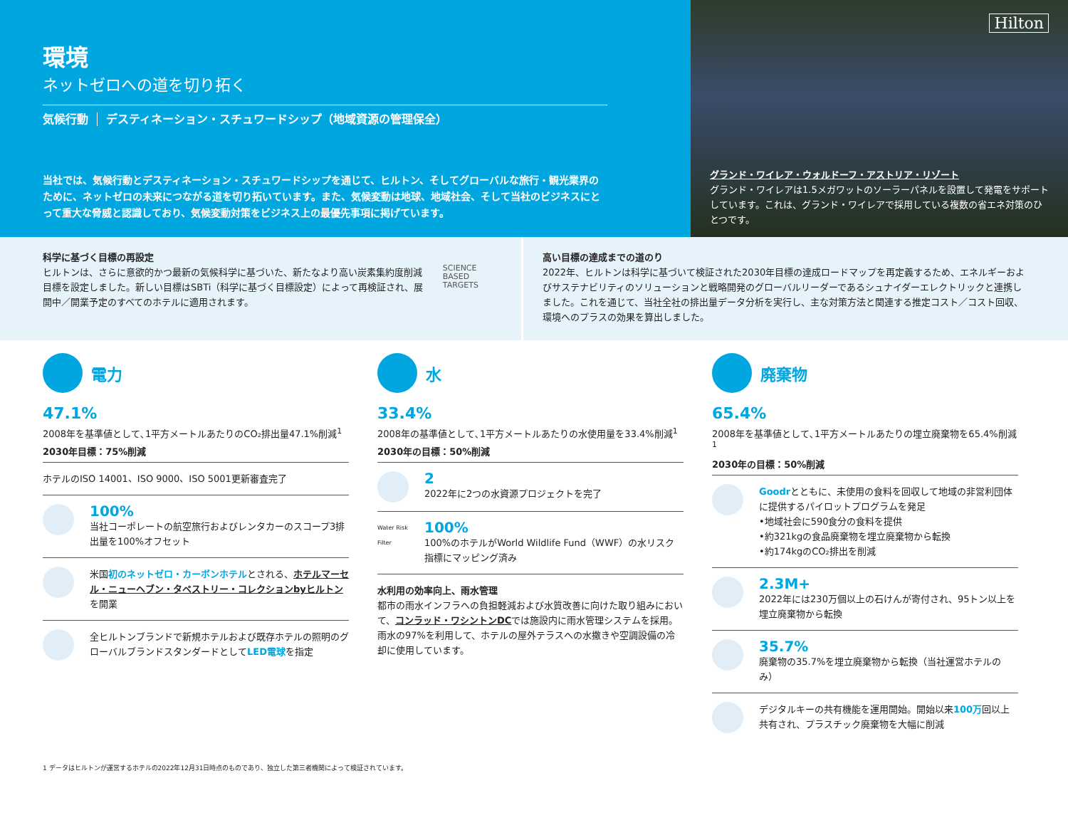環境
ネットゼロへの道を切り拓く
気候行動 デスティネーション・スチュワードシップ（地域資源の管理保全）
当社では、気候行動とデスティネーション・スチュワードシップを通じて、ヒルトン、そしてグローバルな旅行・観光業界のために、ネットゼロの未来につながる道を切り拓いています。また、気候変動は地球、地域社会、そして当社のビジネスにとって重大な脅威と認識しており、気候変動対策をビジネス上の最優先事項に掲げています。
Hilton
グランド・ワイレア・ウォルドーフ・アストリア・リゾート
グランド・ワイレアは1.5メガワットのソーラーパネルを設置して発電をサポートしています。これは、グランド・ワイレアで採用している複数の省エネ対策のひとつです。
科学に基づく目標の再設定
ヒルトンは、さらに意欲的かつ最新の気候科学に基づいた、新たなより高い炭素集約度削減目標を設定しました。新しい目標はSBTi（科学に基づく目標設定）によって再検証され、展開中／開業予定のすべてのホテルに適用されます。
SCIENCE
BASED
TARGETS
高い目標の達成までの道のり
2022年、ヒルトンは科学に基づいて検証された2030年目標の達成ロードマップを再定義するため、エネルギーおよびサステナビリティのソリューションと戦略開発のグローバルリーダーであるシュナイダーエレクトリックと連携しました。これを通じて、当社全社の排出量データ分析を実行し、主な対策方法と関連する推定コスト／コスト回収、環境へのプラスの効果を算出しました。
電力
47.1%
2008年を基準値として､1平方メートルあたりのCO₂排出量47.1%削減<sup>1</sup>
2030年目標：75%削減
ホテルのISO 14001、ISO 9000、ISO 5001更新審査完了
100%
当社コーポレートの航空旅行およびレンタカーのスコープ3排出量を100%オフセット
米国初のネットゼロ・カーボンホテルとされる、ホテルマーセル・ニューヘブン・タペストリー・コレクションbyヒルトンを開業
全ヒルトンブランドで新規ホテルおよび既存ホテルの照明のグローバルブランドスタンダードとしてLED電球を指定
水
33.4%
2008年の基準値として､1平方メートルあたりの水使用量を33.4%削減<sup>1</sup>
2030年の目標：50%削減
2
2022年に2つの水資源プロジェクトを完了
Water Risk Filter
100%
100%のホテルがWorld Wildlife Fund（WWF）の水リスク指標にマッピング済み
水利用の効率向上、雨水管理
都市の雨水インフラへの負担軽減および水質改善に向けた取り組みにおいて、コンラッド・ワシントンDCでは施設内に雨水管理システムを採用。雨水の97%を利用して、ホテルの屋外テラスへの水撒きや空調設備の冷却に使用しています。
廃棄物
65.4%
2008年を基準値として､1平方メートルあたりの埋立廃棄物を65.4%削減<sup>1</sup>
2030年の目標：50%削減
Goodrとともに、未使用の食料を回収して地域の非営利団体に提供するパイロットプログラムを発足
•地域社会に590食分の食料を提供
•約321kgの食品廃棄物を埋立廃棄物から転換
•約174kgのCO₂排出を削減
2.3M+
2022年には230万個以上の石けんが寄付され、95トン以上を埋立廃棄物から転換
35.7%
廃棄物の35.7%を埋立廃棄物から転換（当社運営ホテルのみ）
デジタルキーの共有機能を運用開始。開始以来100万回以上共有され、プラスチック廃棄物を大幅に削減
1 データはヒルトンが運営するホテルの2022年12月31日時点のものであり、独立した第三者機関によって検証されています。